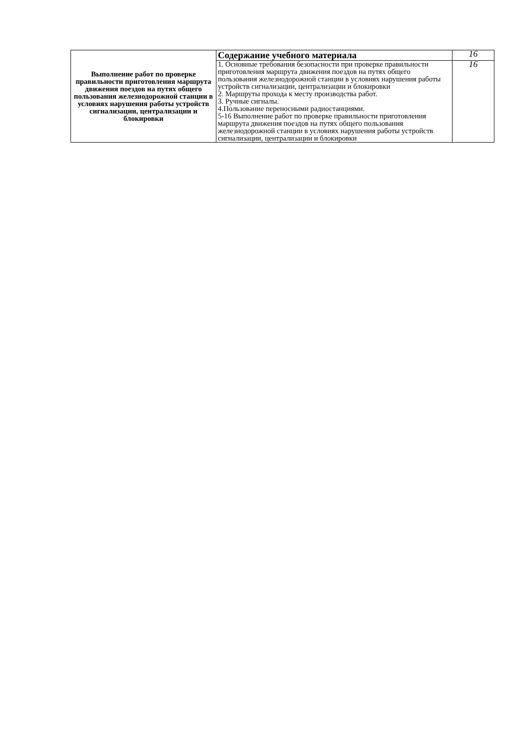| Выполнение работ по проверке правильности приготовления маршрута движения поездов на путях общего пользования железнодорожной станции в условиях нарушения работы устройств сигнализации, централизации и блокировки | Содержание учебного материала | 16 |
| | 1. Основные требования безопасности при проверке правильности приготовления маршрута движения поездов на путях общего пользования железнодорожной станции в условиях нарушения работы устройств сигнализации, централизации и блокировки 2. Маршруты прохода к месту производства работ. 3. Ручные сигналы. 4.Пользование переносными радиостанциями. 5-16 Выполнение работ по проверке правильности приготовления маршрута движения поездов на путях общего пользования железнодорожной станции в условиях нарушения работы устройств сигнализации, централизации и блокировки | 16 |